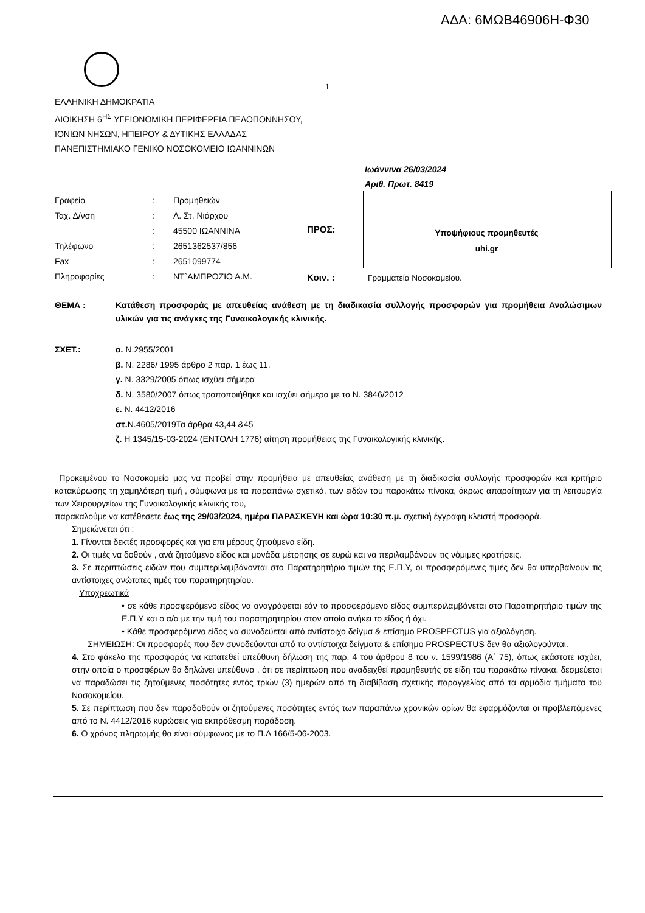ΑΔΑ: 6ΜΩΒ46906Η-Φ30
1
ΕΛΛΗΝΙΚΗ ΔΗΜΟΚΡΑΤΙΑ
ΔΙΟΙΚΗΣΗ 6<sup>ΗΣ</sup> ΥΓΕΙΟΝΟΜΙΚΗ ΠΕΡΙΦΕΡΕΙΑ ΠΕΛΟΠΟΝΝΗΣΟΥ,
ΙΟΝΙΩΝ ΝΗΣΩΝ, ΗΠΕΙΡΟΥ & ΔΥΤΙΚΗΣ ΕΛΛΑΔΑΣ
ΠΑΝΕΠΙΣΤΗΜΙΑΚΟ ΓΕΝΙΚΟ ΝΟΣΟΚΟΜΕΙΟ ΙΩΑΝΝΙΝΩΝ
Ιωάννινα 26/03/2024
Αριθ. Πρωτ. 8419
| Γραφείο | : | Προμηθειών |
| Ταχ. Δ/νση | : | Λ. Στ. Νιάρχου |
| | : | 45500 ΙΩΑΝΝΙΝΑ |
| Τηλέφωνο | : | 2651362537/856 |
| Fax | : | 2651099774 |
| Πληροφορίες | : | ΝΤ`ΑΜΠΡΟΖΙΟ Α.Μ. |
ΠΡΟΣ:
Υποψήφιους προμηθευτές
uhi.gr
Κοιν. : Γραμματεία Νοσοκομείου.
ΘΕΜΑ : Κατάθεση προσφοράς με απευθείας ανάθεση με τη διαδικασία συλλογής προσφορών για προμήθεια Αναλώσιμων υλικών για τις ανάγκες της Γυναικολογικής κλινικής.
ΣΧΕΤ.: α. Ν.2955/2001
β. Ν. 2286/ 1995 άρθρο 2 παρ. 1 έως 11.
γ. Ν. 3329/2005 όπως ισχύει σήμερα
δ. Ν. 3580/2007 όπως τροποποιήθηκε και ισχύει σήμερα με το Ν. 3846/2012
ε. Ν. 4412/2016
στ. Ν.4605/2019Τα άρθρα 43,44 &45
ζ. Η 1345/15-03-2024 (ΕΝΤΟΛΗ 1776) αίτηση προμήθειας της Γυναικολογικής κλινικής.
Προκειμένου το Νοσοκομείο μας να προβεί στην προμήθεια με απευθείας ανάθεση με τη διαδικασία συλλογής προσφορών και κριτήριο κατακύρωσης τη χαμηλότερη τιμή , σύμφωνα με τα παραπάνω σχετικά, των ειδών του παρακάτω πίνακα, άκρως απαραίτητων για τη λειτουργία των Χειρουργείων της Γυναικολογικής κλινικής του,
παρακαλούμε να κατέθεσετε έως της 29/03/2024, ημέρα ΠΑΡΑΣΚΕΥΗ και ώρα 10:30 π.μ. σχετική έγγραφη κλειστή προσφορά.
Σημειώνεται ότι :
1. Γίνονται δεκτές προσφορές και για επι μέρους ζητούμενα είδη.
2. Οι τιμές να δοθούν , ανά ζητούμενο είδος και μονάδα μέτρησης σε ευρώ και να περιλαμβάνουν τις νόμιμες κρατήσεις.
3. Σε περιπτώσεις ειδών που συμπεριλαμβάνονται στο Παρατηρητήριο τιμών της Ε.Π.Υ, οι προσφερόμενες τιμές δεν θα υπερβαίνουν τις αντίστοιχες ανώτατες τιμές του παρατηρητηρίου.
Υποχρεωτικά
• σε κάθε προσφερόμενο είδος να αναγράφεται εάν το προσφερόμενο είδος συμπεριλαμβάνεται στο Παρατηρητήριο τιμών της Ε.Π.Υ και ο α/α με την τιμή του παρατηρητηρίου στον οποίο ανήκει το είδος ή όχι.
• Κάθε προσφερόμενο είδος να συνοδεύεται από αντίστοιχο δείγμα & επίσημο PROSPECTUS για αξιολόγηση.
ΣΗΜΕΙΩΣΗ: Οι προσφορές που δεν συνοδεύονται από τα αντίστοιχα δείγματα & επίσημο PROSPECTUS δεν θα αξιολογούνται.
4. Στο φάκελο της προσφοράς να κατατεθεί υπεύθυνη δήλωση της παρ. 4 του άρθρου 8 του ν. 1599/1986 (Α΄ 75), όπως εκάστοτε ισχύει, στην οποία ο προσφέρων θα δηλώνει υπεύθυνα , ότι σε περίπτωση που αναδειχθεί προμηθευτής σε είδη του παρακάτω πίνακα, δεσμεύεται να παραδώσει τις ζητούμενες ποσότητες εντός τριών (3) ημερών από τη διαβίβαση σχετικής παραγγελίας από τα αρμόδια τμήματα του Νοσοκομείου.
5. Σε περίπτωση που δεν παραδοθούν οι ζητούμενες ποσότητες εντός των παραπάνω χρονικών ορίων θα εφαρμόζονται οι προβλεπόμενες από το Ν. 4412/2016 κυρώσεις για εκπρόθεσμη παράδοση.
6. Ο χρόνος πληρωμής θα είναι σύμφωνος με το Π.Δ 166/5-06-2003.